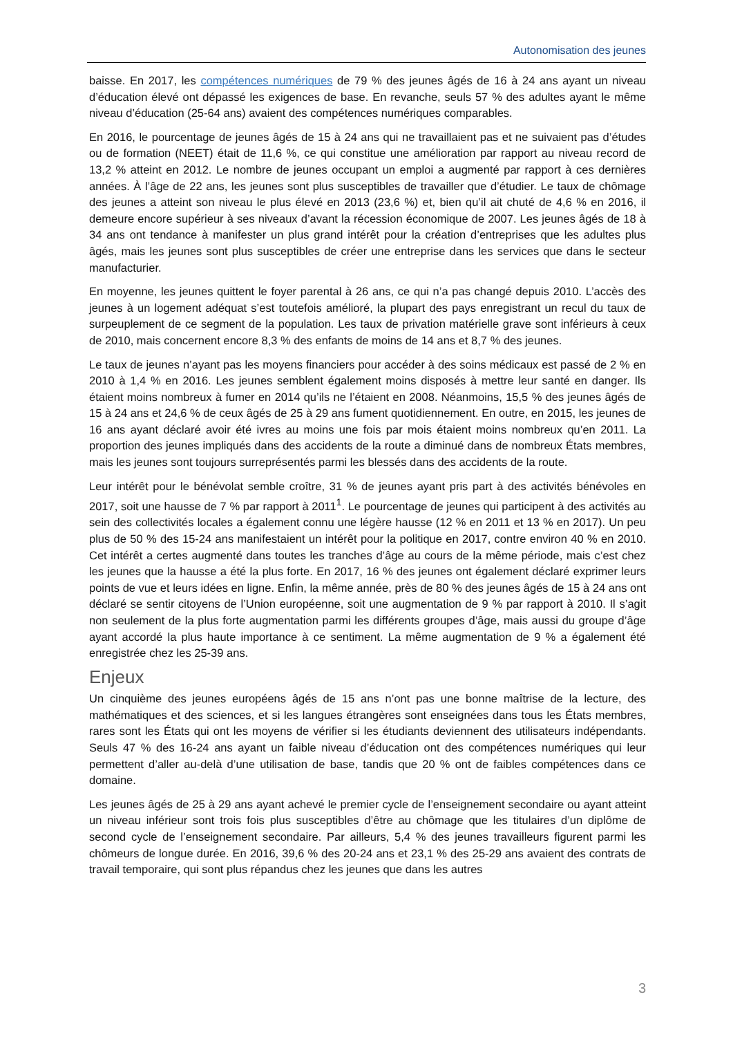Autonomisation des jeunes
baisse. En 2017, les compétences numériques de 79 % des jeunes âgés de 16 à 24 ans ayant un niveau d’éducation élevé ont dépassé les exigences de base. En revanche, seuls 57 % des adultes ayant le même niveau d’éducation (25-64 ans) avaient des compétences numériques comparables.
En 2016, le pourcentage de jeunes âgés de 15 à 24 ans qui ne travaillaient pas et ne suivaient pas d’études ou de formation (NEET) était de 11,6 %, ce qui constitue une amélioration par rapport au niveau record de 13,2 % atteint en 2012. Le nombre de jeunes occupant un emploi a augmenté par rapport à ces dernières années. À l’âge de 22 ans, les jeunes sont plus susceptibles de travailler que d’étudier. Le taux de chômage des jeunes a atteint son niveau le plus élevé en 2013 (23,6 %) et, bien qu’il ait chuté de 4,6 % en 2016, il demeure encore supérieur à ses niveaux d’avant la récession économique de 2007. Les jeunes âgés de 18 à 34 ans ont tendance à manifester un plus grand intérêt pour la création d’entreprises que les adultes plus âgés, mais les jeunes sont plus susceptibles de créer une entreprise dans les services que dans le secteur manufacturier.
En moyenne, les jeunes quittent le foyer parental à 26 ans, ce qui n’a pas changé depuis 2010. L’accès des jeunes à un logement adéquat s’est toutefois amélioré, la plupart des pays enregistrant un recul du taux de surpeuplement de ce segment de la population. Les taux de privation matérielle grave sont inférieurs à ceux de 2010, mais concernent encore 8,3 % des enfants de moins de 14 ans et 8,7 % des jeunes.
Le taux de jeunes n’ayant pas les moyens financiers pour accéder à des soins médicaux est passé de 2 % en 2010 à 1,4 % en 2016. Les jeunes semblent également moins disposés à mettre leur santé en danger. Ils étaient moins nombreux à fumer en 2014 qu’ils ne l’étaient en 2008. Néanmoins, 15,5 % des jeunes âgés de 15 à 24 ans et 24,6 % de ceux âgés de 25 à 29 ans fument quotidiennement. En outre, en 2015, les jeunes de 16 ans ayant déclaré avoir été ivres au moins une fois par mois étaient moins nombreux qu’en 2011. La proportion des jeunes impliqués dans des accidents de la route a diminué dans de nombreux États membres, mais les jeunes sont toujours surreprésentés parmi les blessés dans des accidents de la route.
Leur intérêt pour le bénévolat semble croître, 31 % de jeunes ayant pris part à des activités bénévoles en 2017, soit une hausse de 7 % par rapport à 2011<sup>1</sup>. Le pourcentage de jeunes qui participent à des activités au sein des collectivités locales a également connu une légère hausse (12 % en 2011 et 13 % en 2017). Un peu plus de 50 % des 15-24 ans manifestaient un intérêt pour la politique en 2017, contre environ 40 % en 2010. Cet intérêt a certes augmenté dans toutes les tranches d’âge au cours de la même période, mais c’est chez les jeunes que la hausse a été la plus forte. En 2017, 16 % des jeunes ont également déclaré exprimer leurs points de vue et leurs idées en ligne. Enfin, la même année, près de 80 % des jeunes âgés de 15 à 24 ans ont déclaré se sentir citoyens de l’Union européenne, soit une augmentation de 9 % par rapport à 2010. Il s’agit non seulement de la plus forte augmentation parmi les différents groupes d’âge, mais aussi du groupe d’âge ayant accordé la plus haute importance à ce sentiment. La même augmentation de 9 % a également été enregistrée chez les 25-39 ans.
Enjeux
Un cinquième des jeunes européens âgés de 15 ans n’ont pas une bonne maîtrise de la lecture, des mathématiques et des sciences, et si les langues étrangères sont enseignées dans tous les États membres, rares sont les États qui ont les moyens de vérifier si les étudiants deviennent des utilisateurs indépendants. Seuls 47 % des 16-24 ans ayant un faible niveau d’éducation ont des compétences numériques qui leur permettent d’aller au-delà d’une utilisation de base, tandis que 20 % ont de faibles compétences dans ce domaine.
Les jeunes âgés de 25 à 29 ans ayant achevé le premier cycle de l’enseignement secondaire ou ayant atteint un niveau inférieur sont trois fois plus susceptibles d’être au chômage que les titulaires d’un diplôme de second cycle de l’enseignement secondaire. Par ailleurs, 5,4 % des jeunes travailleurs figurent parmi les chômeurs de longue durée. En 2016, 39,6 % des 20-24 ans et 23,1 % des 25-29 ans avaient des contrats de travail temporaire, qui sont plus répandus chez les jeunes que dans les autres
3